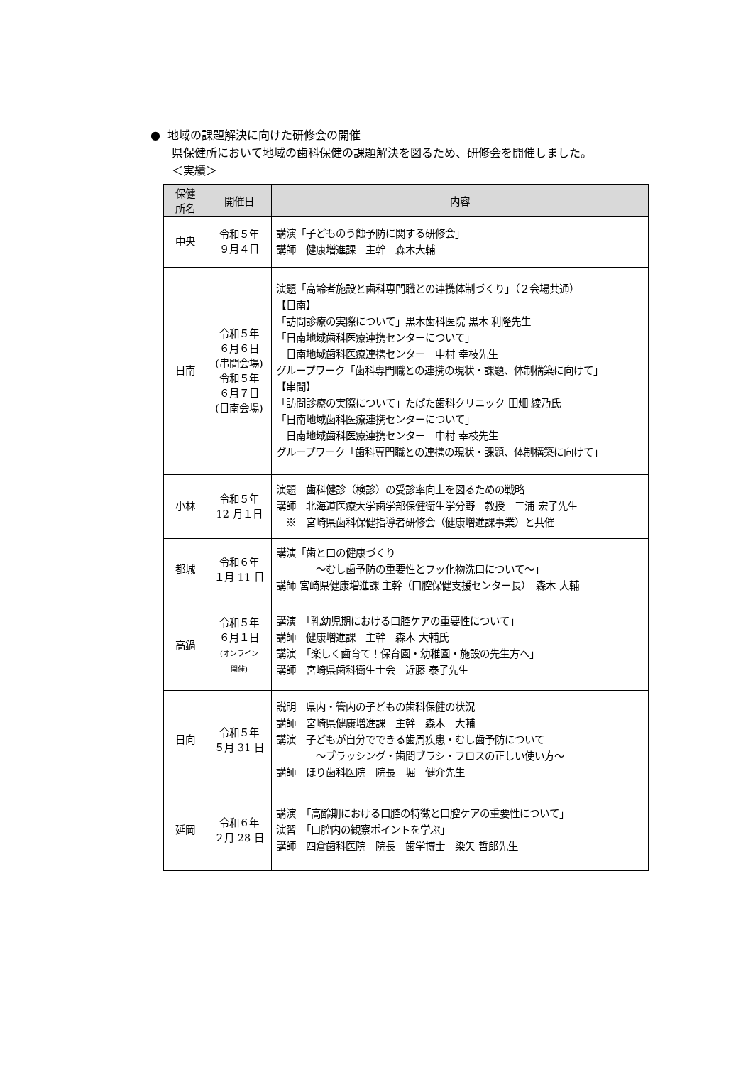● 地域の課題解決に向けた研修会の開催
県保健所において地域の歯科保健の課題解決を図るため、研修会を開催しました。
＜実績＞
| 保健 所名 | 開催日 | 内容 |
| --- | --- | --- |
| 中央 | 令和５年 ９月４日 | 講演「子どものう蝕予防に関する研修会」 講師 健康増進課 主幹 森木大輔 |
| 日南 | 令和５年 ６月６日 (串間会場) 令和５年 ６月７日 (日南会場) | 演題「高齢者施設と歯科専門職との連携体制づくり」（２会場共通） 【日南】 「訪問診療の実際について」黒木歯科医院 黒木 利隆先生 「日南地域歯科医療連携センターについて」 日南地域歯科医療連携センター 中村 幸枝先生 グループワーク「歯科専門職との連携の現状・課題、体制構築に向けて」 【串間】 「訪問診療の実際について」たばた歯科クリニック 田畑 綾乃氏 「日南地域歯科医療連携センターについて」 日南地域歯科医療連携センター 中村 幸枝先生 グループワーク「歯科専門職との連携の現状・課題、体制構築に向けて」 |
| 小林 | 令和５年 12 月１日 | 演題 歯科健診（検診）の受診率向上を図るための戦略 講師 北海道医療大学歯学部保健衛生学分野 教授 三浦 宏子先生 ※ 宮崎県歯科保健指導者研修会（健康増進課事業）と共催 |
| 都城 | 令和６年 １月 11 日 | 講演「歯と口の健康づくり ～むし歯予防の重要性とフッ化物洗口について～」 講師 宮崎県健康増進課 主幹（口腔保健支援センター長） 森木 大輔 |
| 高鍋 | 令和５年 ６月１日 (オンライン 開催) | 講演 「乳幼児期における口腔ケアの重要性について」 講師 健康増進課 主幹 森木 大輔氏 講演 「楽しく歯育て！保育園・幼稚園・施設の先生方へ」 講師 宮崎県歯科衛生士会 近藤 泰子先生 |
| 日向 | 令和５年 ５月 31 日 | 説明 県内・管内の子どもの歯科保健の状況 講師 宮崎県健康増進課 主幹 森木 大輔 講演 子どもが自分でできる歯周疾患・むし歯予防について ～ブラッシング・歯間ブラシ・フロスの正しい使い方～ 講師 ほり歯科医院 院長 堀 健介先生 |
| 延岡 | 令和６年 ２月 28 日 | 講演 「高齢期における口腔の特徴と口腔ケアの重要性について」 演習 「口腔内の観察ポイントを学ぶ」 講師 四倉歯科医院 院長 歯学博士 染矢 哲郎先生 |